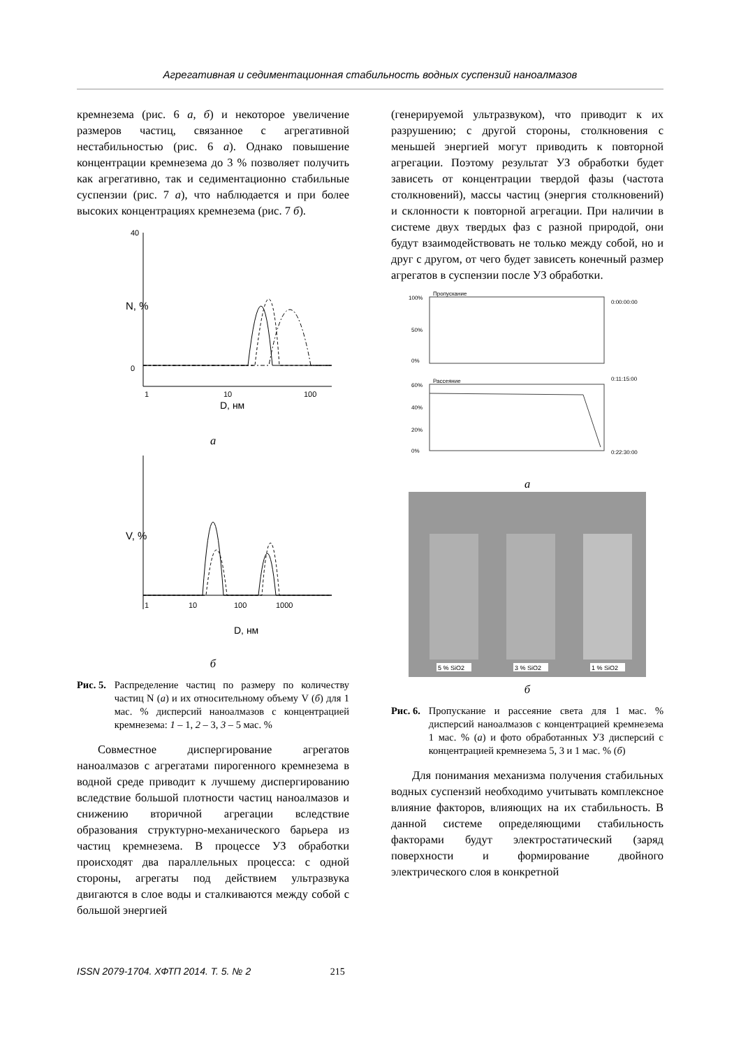Агрегативная и седиментационная стабильность водных суспензий наноалмазов
кремнезема (рис. 6 а, б) и некоторое увеличение размеров частиц, связанное с агрегативной нестабильностью (рис. 6 а). Однако повышение концентрации кремнезема до 3 % позволяет получить как агрегативно, так и седиментационно стабильные суспензии (рис. 7 а), что наблюдается и при более высоких концентрациях кремнезема (рис. 7 б).
N, %
D, нм
1
10
100
40
0
а
V, %
D, нм
1
10
100
1000
б
Рис. 5. Распределение частиц по размеру по количеству частиц N (а) и их относительному объему V (б) для 1 мас. % дисперсий наноалмазов с концентрацией кремнезема: 1 – 1, 2 – 3, 3 – 5 мас. %
Совместное диспергирование агрегатов наноалмазов с агрегатами пирогенного кремнезема в водной среде приводит к лучшему диспергированию вследствие большой плотности частиц наноалмазов и снижению вторичной агрегации вследствие образования структурно-механического барьера из частиц кремнезема. В процессе УЗ обработки происходят два параллельных процесса: с одной стороны, агрегаты под действием ультразвука двигаются в слое воды и сталкиваются между собой с большой энергией
(генерируемой ультразвуком), что приводит к их разрушению; с другой стороны, столкновения с меньшей энергией могут приводить к повторной агрегации. Поэтому результат УЗ обработки будет зависеть от концентрации твердой фазы (частота столкновений), массы частиц (энергия столкновений) и склонности к повторной агрегации. При наличии в системе двух твердых фаз с разной природой, они будут взаимодействовать не только между собой, но и друг с другом, от чего будет зависеть конечный размер агрегатов в суспензии после УЗ обработки.
Пропускание
100%
50%
0%
Рассеяние
60%
40%
20%
0%
0:00:00:00
0:11:15:00
0:22:30:00
а
5 % SiO2
3 % SiO2
1 % SiO2
б
Рис. 6. Пропускание и рассеяние света для 1 мас. % дисперсий наноалмазов с концентрацией кремнезема 1 мас. % (а) и фото обработанных УЗ дисперсий с концентрацией кремнезема 5, 3 и 1 мас. % (б)
Для понимания механизма получения стабильных водных суспензий необходимо учитывать комплексное влияние факторов, влияющих на их стабильность. В данной системе определяющими стабильность факторами будут электростатический (заряд поверхности и формирование двойного электрического слоя в конкретной
ISSN 2079-1704. ХФТП 2014. Т. 5. № 2 215